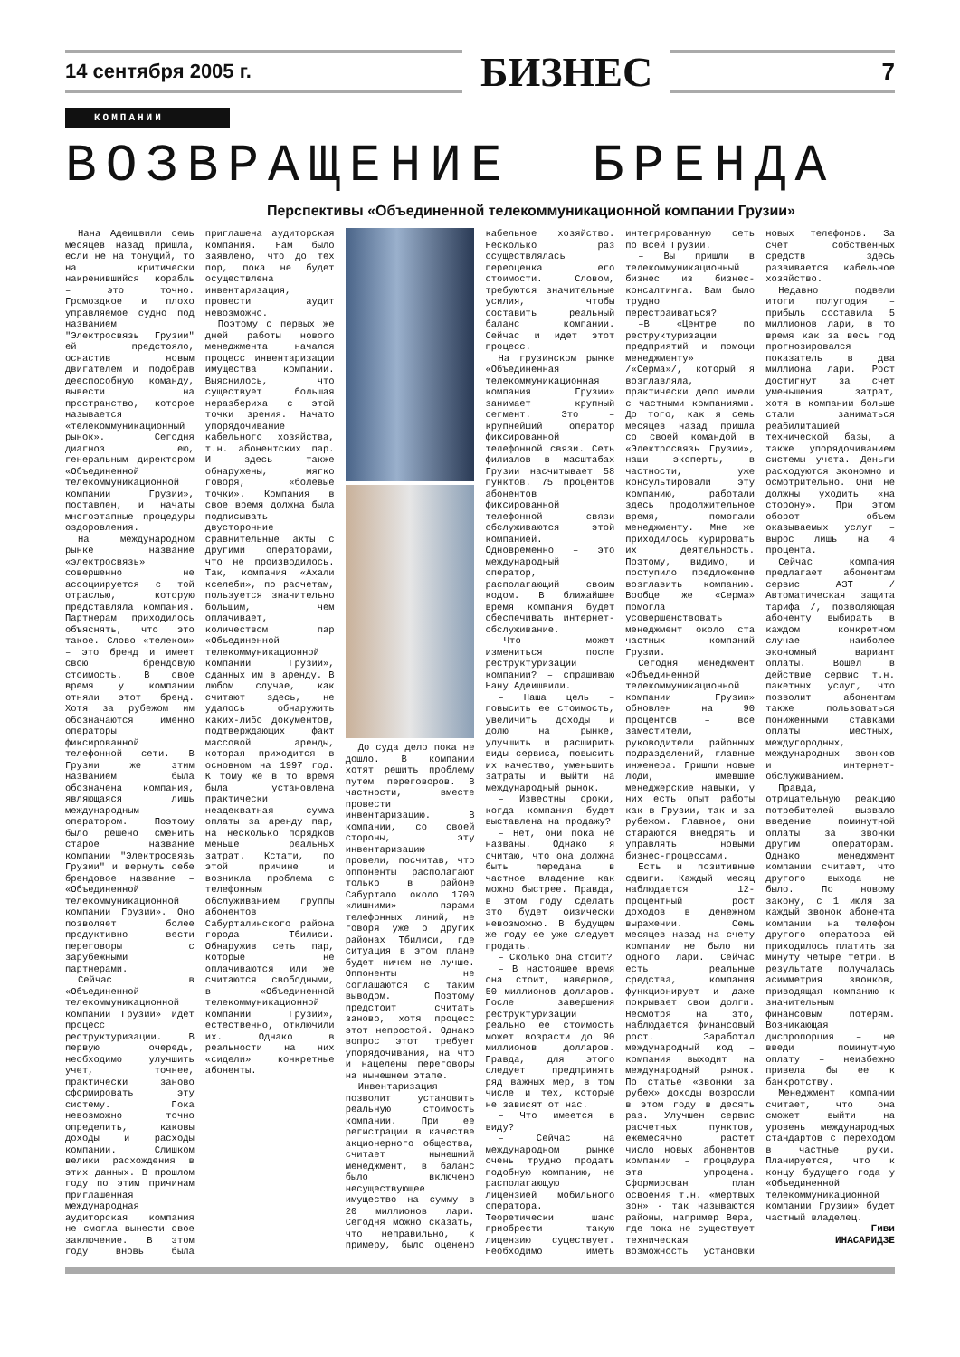14 сентября 2005 г. БИЗНЕС 7
КОМПАНИИ
ВОЗВРАЩЕНИЕ БРЕНДА
Перспективы «Объединенной телекоммуникационной компании Грузии»
Нана Адеишвили семь месяцев назад пришла, если не на тонущий, то на критически накренившийся корабль – это точно. Громоздкое и плохо управляемое судно под названием "Электросвязь Грузии" ей предстояло, оснастив новым двигателем и подобрав дееспособную команду, вывести на пространство, которое называется «телекоммуникационный рынок». Сегодня диагноз ею, генеральным директором «Объединенной телекоммуникационной компании Грузии», поставлен, и начаты многоэтапные процедуры оздоровления.
На международном рынке название «электросвязь» совершенно не ассоциируется с той отраслью, которую представляла компания. Партнерам приходилось объяснять, что это такое. Слово «телеком» – это бренд и имеет свою брендовую стоимость. В свое время у компании отняли этот бренд. Хотя за рубежом им обозначаются именно операторы фиксированной телефонной сети. В Грузии же этим названием была обозначена компания, являющаяся лишь международным оператором. Поэтому было решено сменить старое название компании "Электросвязь Грузии" и вернуть себе брендовое название – «Объединенной телекоммуникационной компании Грузии». Оно позволяет более продуктивно вести переговоры с зарубежными партнерами.
Сейчас в «Объединенной телекоммуникационной компании Грузии» идет процесс реструктуризации. В первую очередь, необходимо улучшить учет, точнее, практически заново сформировать эту систему. Пока невозможно точно определить, каковы доходы и расходы компании. Слишком велики расхождения в этих данных. В прошлом году по этим причинам приглашенная международная аудиторская компания не смогла вынести свое заключение. В этом году вновь была приглашена аудиторская компания. Нам было заявлено, что до тех пор, пока не будет осуществлена инвентаризация, провести аудит невозможно.
Поэтому с первых же дней работы нового менеджмента начался процесс инвентаризации имущества компании. Выяснилось, что существует большая неразбериха с этой точки зрения. Начато упорядочивание кабельного хозяйства, т.н. абонентских пар. И здесь также обнаружены, мягко говоря, «болевые точки». Компания в свое время должна была подписывать двусторонние сравнительные акты с другими операторами, что не производилось. Так, компания «Ахали кселеби», по расчетам, пользуется значительно большим, чем оплачивает, количеством пар «Объединенной телекоммуникационной компании Грузии», сданных им в аренду. В любом случае, как считают здесь, не удалось обнаружить каких-либо документов, подтверждающих факт массовой аренды, которая приходится в основном на 1997 год. К тому же в то время была установлена практически неадекватная сумма оплаты за аренду пар, на несколько порядков меньше реальных затрат. Кстати, по этой причине и возникла проблема с телефонным обслуживанием группы абонентов Сабурталинского района города Тбилиси. Обнаружив сеть пар, которые не оплачиваются или же считаются свободными, в «Объединенной телекоммуникационной компании Грузии», естественно, отключили их. Однако в реальности на них «сидели» конкретные абоненты.
До суда дело пока не дошло. В компании хотят решить проблему путем переговоров. В частности, вместе провести инвентаризацию. В компании, со своей стороны, эту инвентаризацию провели, посчитав, что оппоненты располагают только в районе Сабуртало около 1700 «лишними» парами телефонных линий, не говоря уже о других районах Тбилиси, где ситуация в этом плане будет ничем не лучше. Оппоненты не соглашаются с таким выводом. Поэтому предстоит считать заново, хотя процесс этот непростой. Однако вопрос этот требует упорядочивания, на что и нацелены переговоры на нынешнем этапе.
Инвентаризация позволит установить реальную стоимость компании. При ее регистрации в качестве акционерного общества, считает нынешний менеджмент, в баланс было включено несуществующее имущество на сумму в 20 миллионов лари. Сегодня можно сказать, что неправильно, к примеру, было оценено кабельное хозяйство. Несколько раз осуществлялась переоценка его стоимости. Словом, требуются значительные усилия, чтобы составить реальный баланс компании. Сейчас и идет этот процесс.
На грузинском рынке «Объединенная телекоммуникационная компания Грузии» занимает крупный сегмент. Это – крупнейший оператор фиксированной телефонной связи. Сеть филиалов в масштабах Грузии насчитывает 58 пунктов. 75 процентов абонентов фиксированной телефонной связи обслуживаются этой компанией. Одновременно – это международный оператор, располагающий своим кодом. В ближайшее время компания будет обеспечивать интернет-обслуживание.
–Что может измениться после реструктуризации компании? – спрашиваю Нану Адеишвили.
– Наша цель – повысить ее стоимость, увеличить доходы и долю на рынке, улучшить и расширить виды сервиса, повысить их качество, уменьшить затраты и выйти на международный рынок.
– Известны сроки, когда компания будет выставлена на продажу?
– Нет, они пока не названы. Однако я считаю, что она должна быть передана в частное владение как можно быстрее. Правда, в этом году сделать это будет физически невозможно. В будущем же году ее уже следует продать.
– Сколько она стоит?
– В настоящее время она стоит, наверное, 50 миллионов долларов. После завершения реструктуризации реально ее стоимость может возрасти до 90 миллионов долларов. Правда, для этого следует предпринять ряд важных мер, в том числе и тех, которые не зависят от нас.
– Что имеется в виду?
– Сейчас на международном рынке очень трудно продать подобную компанию, не располагающую лицензией мобильного оператора. Теоретически шанс приобрести такую лицензию существует. Необходимо иметь интегрированную сеть по всей Грузии.
– Вы пришли в телекоммуникационный бизнес из бизнес-консалтинга. Вам было трудно перестраиваться?
–В «Центре по реструктуризации предприятий и помощи менеджменту» /«Серма»/, который я возглавляла, практически дело имели с частными компаниями. До того, как я семь месяцев назад пришла со своей командой в «Электросвязь Грузии», наши эксперты, в частности, уже консультировали эту компанию, работали здесь продолжительное время, помогали менеджменту. Мне же приходилось курировать их деятельность. Поэтому, видимо, и поступило предложение возглавить компанию. Вообще же «Серма» помогла усовершенствовать менеджмент около ста частных компаний Грузии.
Сегодня менеджмент «Объединенной телекоммуникационной компании Грузии» обновлен на 90 процентов – все заместители, руководители районных подразделений, главные инженера. Пришли новые люди, имевшие менеджерские навыки, у них есть опыт работы как в Грузии, так и за рубежом. Главное, они стараются внедрять и управлять новыми бизнес-процессами.
Есть и позитивные сдвиги. Каждый месяц наблюдается 12-процентный рост доходов в денежном выражении. Семь месяцев назад на счету компании не было ни одного лари. Сейчас есть реальные средства, компания функционирует и даже покрывает свои долги. Несмотря на это, наблюдается финансовый рост. Заработал международный код – компания выходит на международный рынок. По статье «звонки за рубеж» доходы возросли в этом году в десять раз. Улучшен сервис расчетных пунктов, ежемесячно растет число новых абонентов компании – процедура эта упрощена. Сформирован план освоения т.н. «мертвых зон» - так называются районы, например Вера, где пока не существует техническая возможность установки новых телефонов. За счет собственных средств здесь развивается кабельное хозяйство.
Недавно подвели итоги полугодия – прибыль составила 5 миллионов лари, в то время как за весь год прогнозировался показатель в два миллиона лари. Рост достигнут за счет уменьшения затрат, хотя в компании больше стали заниматься реабилитацией технической базы, а также упорядочиванием системы учета. Деньги расходуются экономно и осмотрительно. Они не должны уходить «на сторону». При этом оборот – объем оказываемых услуг – вырос лишь на 4 процента.
Сейчас компания предлагает абонентам сервис АЗТ /Автоматическая защита тарифа /, позволяющая абоненту выбирать в каждом конкретном случае наиболее экономный вариант оплаты. Вошел в действие сервис т.н. пакетных услуг, что позволит абонентам также пользоваться пониженными ставками оплаты местных, междугородных, международных звонков и интернет-обслуживанием.
Правда, отрицательную реакцию потребителей вызвало введение поминутной оплаты за звонки другим операторам. Однако менеджмент компании считает, что другого выхода не было. По новому закону, с 1 июля за каждый звонок абонента компании на телефон другого оператора ей приходилось платить за минуту четыре тетри. В результате получалась асимметрия звонков, приводящая компанию к значительным финансовым потерям. Возникающая диспропорция – не введи поминутную оплату – неизбежно привела бы ее к банкротству.
Менеджмент компании считает, что она сможет выйти на уровень международных стандартов с переходом в частные руки. Планируется, что к концу будущего года у «Объединенной телекоммуникационной компании Грузии» будет частный владелец.
Гиви
ИНАСАРИДЗЕ